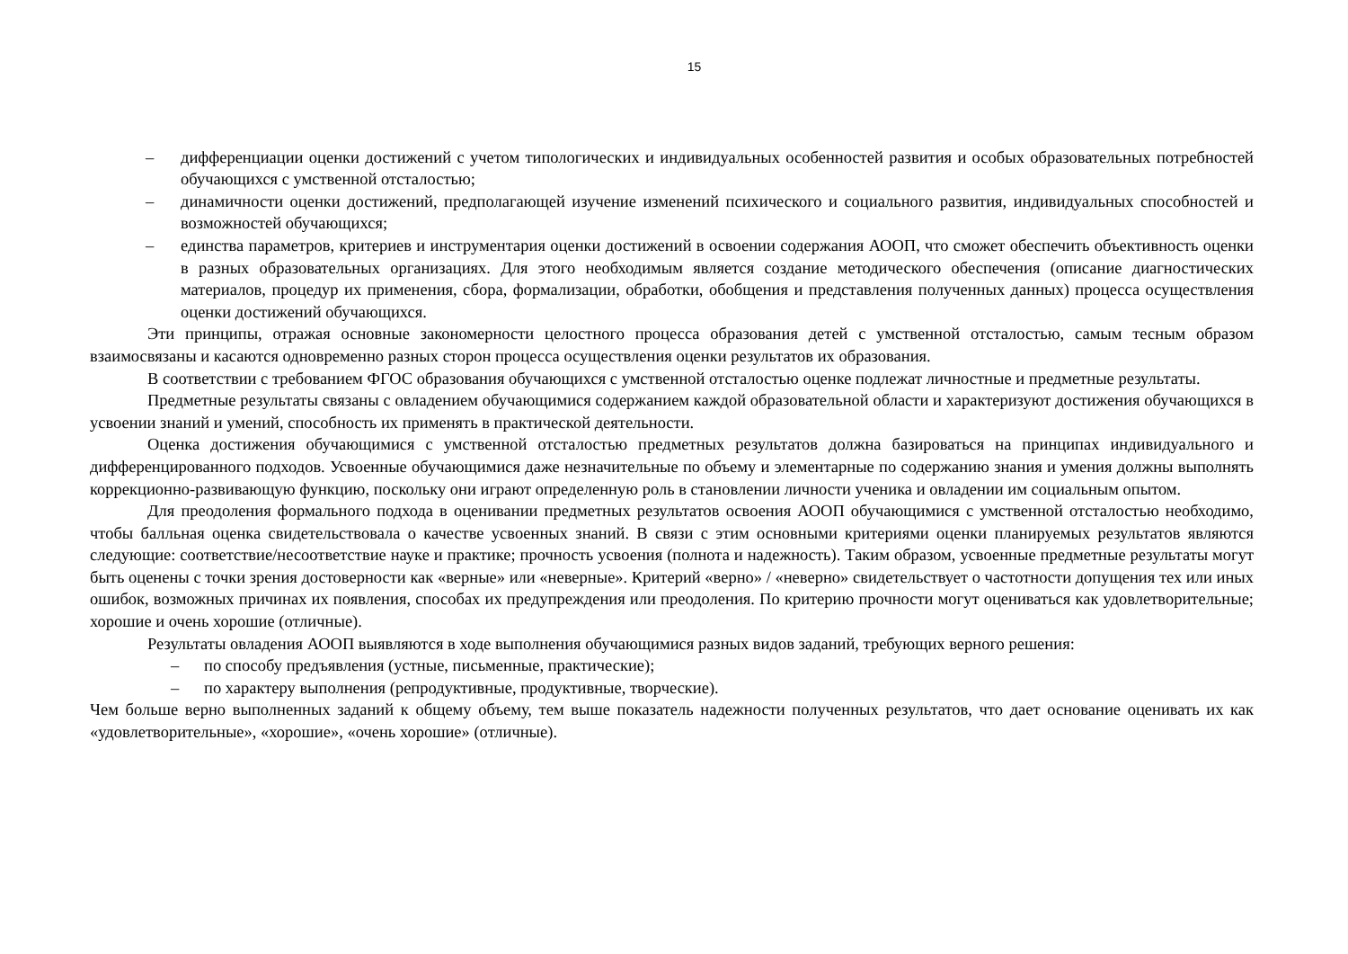15
– дифференциации оценки достижений с учетом типологических и индивидуальных особенностей развития и особых образовательных потребностей обучающихся с умственной отсталостью;
– динамичности оценки достижений, предполагающей изучение изменений психического и социального развития, индивидуальных способностей и возможностей обучающихся;
– единства параметров, критериев и инструментария оценки достижений в освоении содержания АООП, что сможет обеспечить объективность оценки в разных образовательных организациях. Для этого необходимым является создание методического обеспечения (описание диагностических материалов, процедур их применения, сбора, формализации, обработки, обобщения и представления полученных данных) процесса осуществления оценки достижений обучающихся.
Эти принципы, отражая основные закономерности целостного процесса образования детей с умственной отсталостью, самым тесным образом взаимосвязаны и касаются одновременно разных сторон процесса осуществления оценки результатов их образования.
В соответствии с требованием ФГОС образования обучающихся с умственной отсталостью оценке подлежат личностные и предметные результаты.
Предметные результаты связаны с овладением обучающимися содержанием каждой образовательной области и характеризуют достижения обучающихся в усвоении знаний и умений, способность их применять в практической деятельности.
Оценка достижения обучающимися с умственной отсталостью предметных результатов должна базироваться на принципах индивидуального и дифференцированного подходов. Усвоенные обучающимися даже незначительные по объему и элементарные по содержанию знания и умения должны выполнять коррекционно-развивающую функцию, поскольку они играют определенную роль в становлении личности ученика и овладении им социальным опытом.
Для преодоления формального подхода в оценивании предметных результатов освоения АООП обучающимися с умственной отсталостью необходимо, чтобы балльная оценка свидетельствовала о качестве усвоенных знаний. В связи с этим основными критериями оценки планируемых результатов являются следующие: соответствие/несоответствие науке и практике; прочность усвоения (полнота и надежность). Таким образом, усвоенные предметные результаты могут быть оценены с точки зрения достоверности как «верные» или «неверные». Критерий «верно» / «неверно» свидетельствует о частотности допущения тех или иных ошибок, возможных причинах их появления, способах их предупреждения или преодоления. По критерию прочности могут оцениваться как удовлетворительные; хорошие и очень хорошие (отличные).
Результаты овладения АООП выявляются в ходе выполнения обучающимися разных видов заданий, требующих верного решения:
– по способу предъявления (устные, письменные, практические);
– по характеру выполнения (репродуктивные, продуктивные, творческие).
Чем больше верно выполненных заданий к общему объему, тем выше показатель надежности полученных результатов, что дает основание оценивать их как «удовлетворительные», «хорошие», «очень хорошие» (отличные).